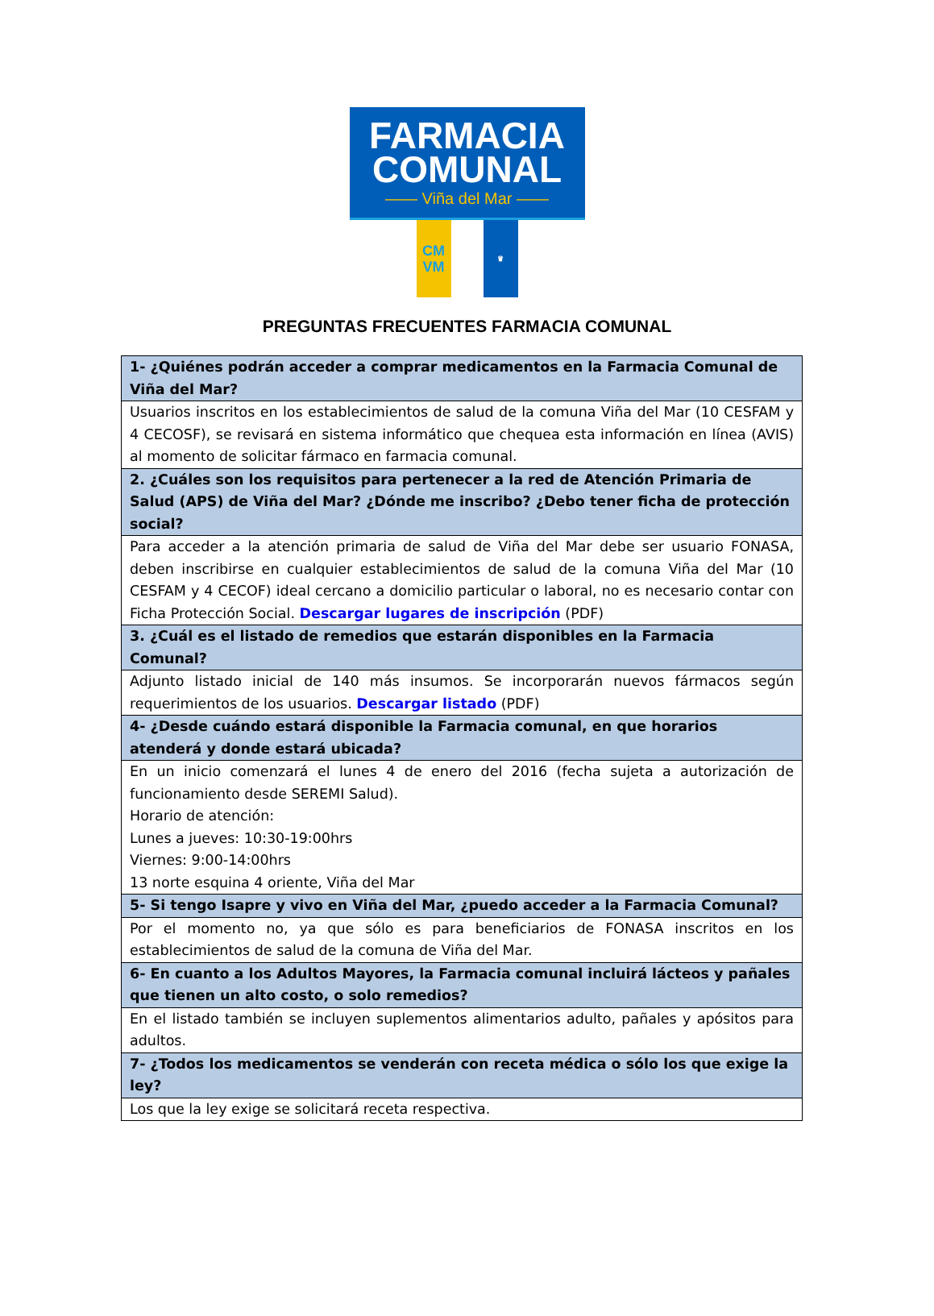FARMACIA
COMUNAL
—— Viña del Mar ——
CM
VM
♛
PREGUNTAS FRECUENTES FARMACIA COMUNAL
| 1- ¿Quiénes podrán acceder a comprar medicamentos en la Farmacia Comunal de Viña del Mar? |
| --- |
| Usuarios inscritos en los establecimientos de salud de la comuna Viña del Mar (10 CESFAM y 4 CECOSF), se revisará en sistema informático que chequea esta información en línea (AVIS) al momento de solicitar fármaco en farmacia comunal. |
| 2. ¿Cuáles son los requisitos para pertenecer a la red de Atención Primaria de Salud (APS) de Viña del Mar? ¿Dónde me inscribo? ¿Debo tener ficha de protección social? |
| Para acceder a la atención primaria de salud de Viña del Mar debe ser usuario FONASA, deben inscribirse en cualquier establecimientos de salud de la comuna Viña del Mar (10 CESFAM y 4 CECOF) ideal cercano a domicilio particular o laboral, no es necesario contar con Ficha Protección Social. Descargar lugares de inscripción (PDF) |
| 3. ¿Cuál es el listado de remedios que estarán disponibles en la Farmacia Comunal? |
| Adjunto listado inicial de 140 más insumos. Se incorporarán nuevos fármacos según requerimientos de los usuarios. Descargar listado (PDF) |
| 4- ¿Desde cuándo estará disponible la Farmacia comunal, en que horarios atenderá y donde estará ubicada? |
| En un inicio comenzará el lunes 4 de enero del 2016 (fecha sujeta a autorización de funcionamiento desde SEREMI Salud). Horario de atención: Lunes a jueves: 10:30-19:00hrs Viernes: 9:00-14:00hrs 13 norte esquina 4 oriente, Viña del Mar |
| 5- Si tengo Isapre y vivo en Viña del Mar, ¿puedo acceder a la Farmacia Comunal? |
| Por el momento no, ya que sólo es para beneficiarios de FONASA inscritos en los establecimientos de salud de la comuna de Viña del Mar. |
| 6- En cuanto a los Adultos Mayores, la Farmacia comunal incluirá lácteos y pañales que tienen un alto costo, o solo remedios? |
| En el listado también se incluyen suplementos alimentarios adulto, pañales y apósitos para adultos. |
| 7- ¿Todos los medicamentos se venderán con receta médica o sólo los que exige la ley? |
| Los que la ley exige se solicitará receta respectiva. |